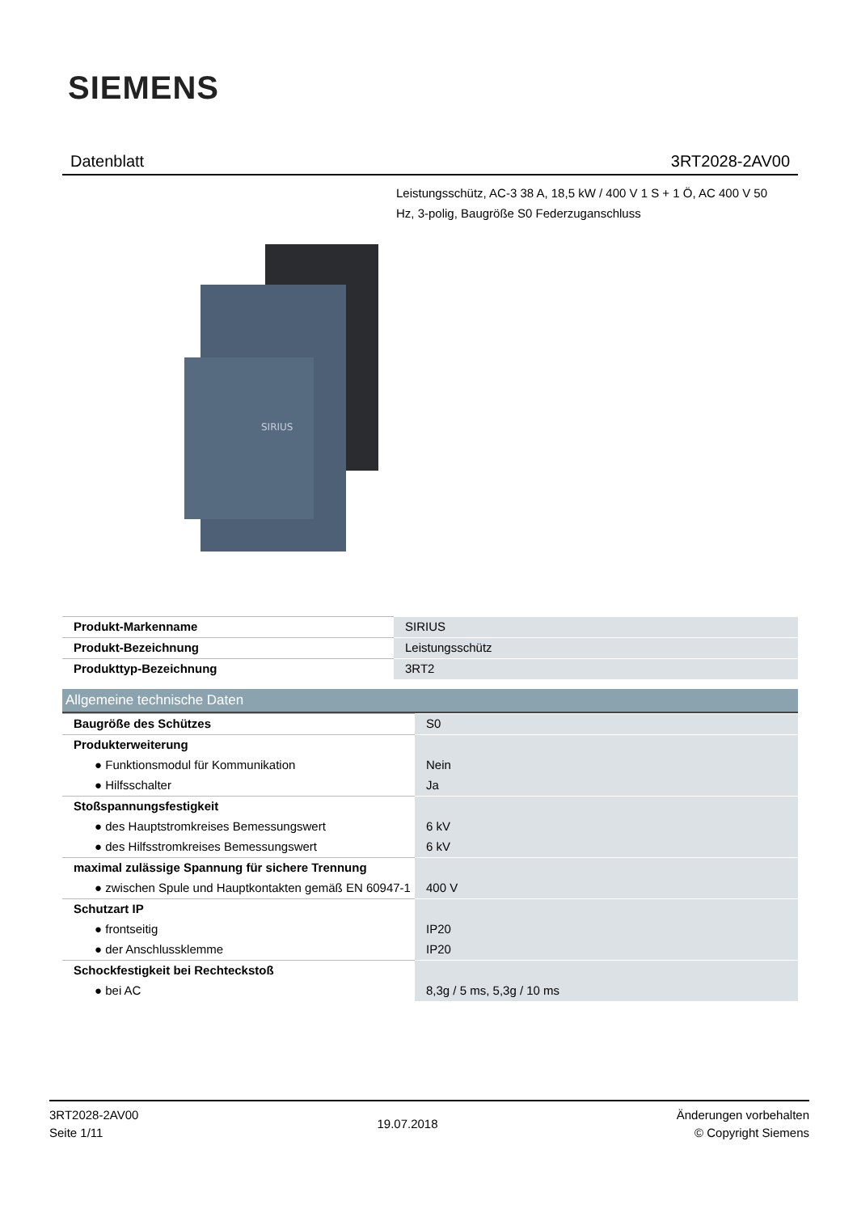SIEMENS
Datenblatt 3RT2028-2AV00
Leistungsschütz, AC-3 38 A, 18,5 kW / 400 V 1 S + 1 Ö, AC 400 V 50 Hz, 3-polig, Baugröße S0 Federzuganschluss
SIRIUS
| Produkt-Markenname | SIRIUS |
| Produkt-Bezeichnung | Leistungsschütz |
| Produkttyp-Bezeichnung | 3RT2 |
Allgemeine technische Daten
| Baugröße des Schützes | S0 |
| Produkterweiterung | |
| ● Funktionsmodul für Kommunikation | Nein |
| ● Hilfsschalter | Ja |
| Stoßspannungsfestigkeit | |
| ● des Hauptstromkreises Bemessungswert | 6 kV |
| ● des Hilfsstromkreises Bemessungswert | 6 kV |
| maximal zulässige Spannung für sichere Trennung | |
| ● zwischen Spule und Hauptkontakten gemäß EN 60947-1 | 400 V |
| Schutzart IP | |
| ● frontseitig | IP20 |
| ● der Anschlussklemme | IP20 |
| Schockfestigkeit bei Rechteckstoß | |
| ● bei AC | 8,3g / 5 ms, 5,3g / 10 ms |
3RT2028-2AV00
Seite 1/11
19.07.2018
Änderungen vorbehalten
© Copyright Siemens